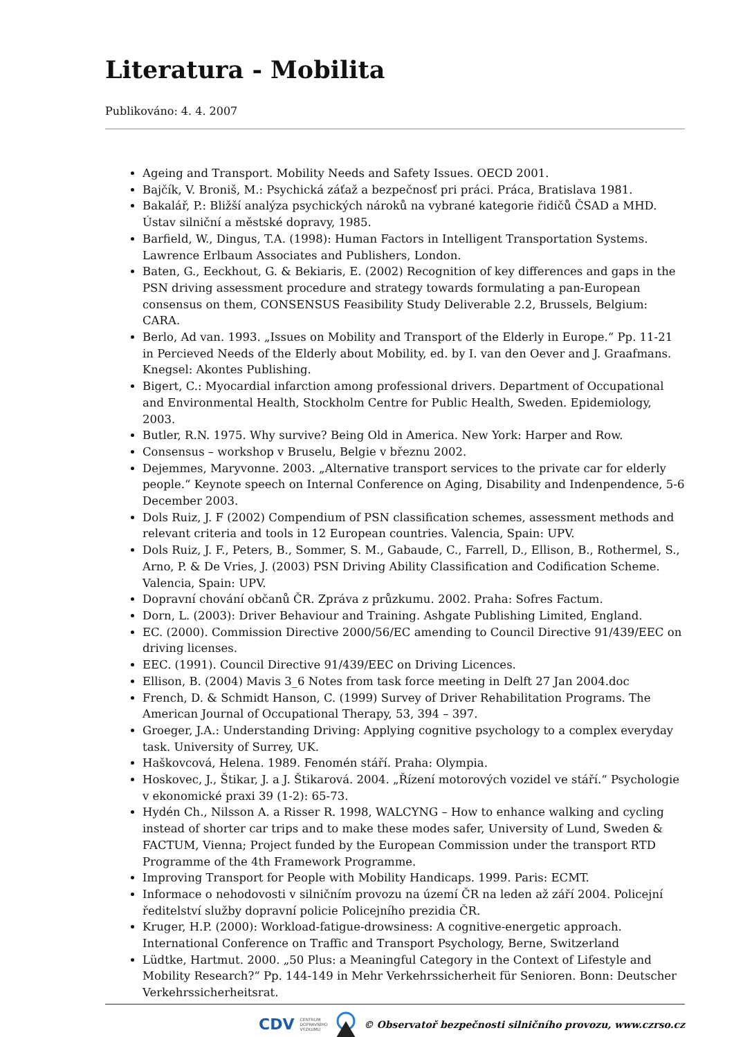Literatura - Mobilita
Publikováno: 4. 4. 2007
Ageing and Transport. Mobility Needs and Safety Issues. OECD 2001.
Bajčík, V. Broniš, M.: Psychická záťaž a bezpečnosť pri práci. Práca, Bratislava 1981.
Bakalář, P.: Bližší analýza psychických nároků na vybrané kategorie řidičů ČSAD a MHD. Ústav silniční a městské dopravy, 1985.
Barfield, W., Dingus, T.A. (1998): Human Factors in Intelligent Transportation Systems. Lawrence Erlbaum Associates and Publishers, London.
Baten, G., Eeckhout, G. & Bekiaris, E. (2002) Recognition of key differences and gaps in the PSN driving assessment procedure and strategy towards formulating a pan-European consensus on them, CONSENSUS Feasibility Study Deliverable 2.2, Brussels, Belgium: CARA.
Berlo, Ad van. 1993. „Issues on Mobility and Transport of the Elderly in Europe.“ Pp. 11-21 in Percieved Needs of the Elderly about Mobility, ed. by I. van den Oever and J. Graafmans. Knegsel: Akontes Publishing.
Bigert, C.: Myocardial infarction among professional drivers. Department of Occupational and Environmental Health, Stockholm Centre for Public Health, Sweden. Epidemiology, 2003.
Butler, R.N. 1975. Why survive? Being Old in America. New York: Harper and Row.
Consensus – workshop v Bruselu, Belgie v březnu 2002.
Dejemmes, Maryvonne. 2003. „Alternative transport services to the private car for elderly people.“ Keynote speech on Internal Conference on Aging, Disability and Indenpendence, 5-6 December 2003.
Dols Ruiz, J. F (2002) Compendium of PSN classification schemes, assessment methods and relevant criteria and tools in 12 European countries. Valencia, Spain: UPV.
Dols Ruiz, J. F., Peters, B., Sommer, S. M., Gabaude, C., Farrell, D., Ellison, B., Rothermel, S., Arno, P. & De Vries, J. (2003) PSN Driving Ability Classification and Codification Scheme. Valencia, Spain: UPV.
Dopravní chování občanů ČR. Zpráva z průzkumu. 2002. Praha: Sofres Factum.
Dorn, L. (2003): Driver Behaviour and Training. Ashgate Publishing Limited, England.
EC. (2000). Commission Directive 2000/56/EC amending to Council Directive 91/439/EEC on driving licenses.
EEC. (1991). Council Directive 91/439/EEC on Driving Licences.
Ellison, B. (2004) Mavis 3_6 Notes from task force meeting in Delft 27 Jan 2004.doc
French, D. & Schmidt Hanson, C. (1999) Survey of Driver Rehabilitation Programs. The American Journal of Occupational Therapy, 53, 394 – 397.
Groeger, J.A.: Understanding Driving: Applying cognitive psychology to a complex everyday task. University of Surrey, UK.
Haškovcová, Helena. 1989. Fenomén stáří. Praha: Olympia.
Hoskovec, J., Štikar, J. a J. Štikarová. 2004. „Řízení motorových vozidel ve stáří.“ Psychologie v ekonomické praxi 39 (1-2): 65-73.
Hydén Ch., Nilsson A. a Risser R. 1998, WALCYNG – How to enhance walking and cycling instead of shorter car trips and to make these modes safer, University of Lund, Sweden & FACTUM, Vienna; Project funded by the European Commission under the transport RTD Programme of the 4th Framework Programme.
Improving Transport for People with Mobility Handicaps. 1999. Paris: ECMT.
Informace o nehodovosti v silničním provozu na území ČR na leden až září 2004. Policejní ředitelství služby dopravní policie Policejního prezidia ČR.
Kruger, H.P. (2000): Workload-fatigue-drowsiness: A cognitive-energetic approach. International Conference on Traffic and Transport Psychology, Berne, Switzerland
Lüdtke, Hartmut. 2000. „50 Plus: a Meaningful Category in the Context of Lifestyle and Mobility Research?“ Pp. 144-149 in Mehr Verkehrssicherheit für Senioren. Bonn: Deutscher Verkehrssicherheitsrat.
CDV CENTRUM
DOPRAVNÍHO
VÝZKUMU © Observatoř bezpečnosti silničního provozu, www.czrso.cz